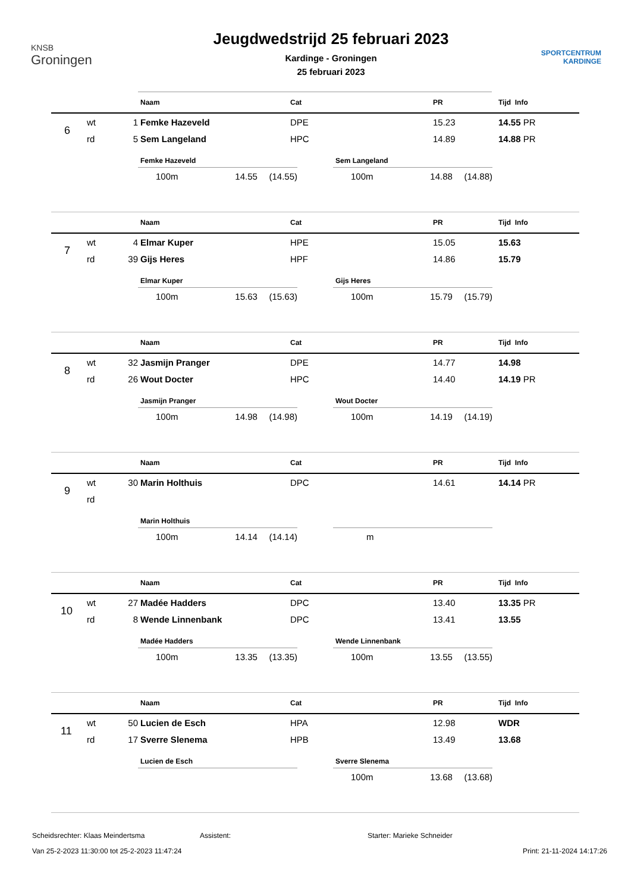KNSB
Groningen
Jeugdwedstrijd 25 februari 2023
Kardinge - Groningen
25 februari 2023
SPORTCENTRUM
KARDINGE
| | | | Naam | Cat | PR | | Tijd Info |
| --- | --- | --- | --- | --- | --- | --- | --- |
| 6 | wt | 1 | Femke Hazeveld | DPE | 15.23 | | 14.55 PR |
| | rd | 5 | Sem Langeland | HPC | 14.89 | | 14.88 PR |
Femke Hazeveld
100m 14.55 (14.55)
Sem Langeland
100m 14.88 (14.88)
| | | | Naam | Cat | PR | | Tijd Info |
| --- | --- | --- | --- | --- | --- | --- | --- |
| 7 | wt | 4 | Elmar Kuper | HPE | 15.05 | | 15.63 |
| | rd | 39 | Gijs Heres | HPF | 14.86 | | 15.79 |
Elmar Kuper
100m 15.63 (15.63)
Gijs Heres
100m 15.79 (15.79)
| | | | Naam | Cat | PR | | Tijd Info |
| --- | --- | --- | --- | --- | --- | --- | --- |
| 8 | wt | 32 | Jasmijn Pranger | DPE | 14.77 | | 14.98 |
| | rd | 26 | Wout Docter | HPC | 14.40 | | 14.19 PR |
Jasmijn Pranger
100m 14.98 (14.98)
Wout Docter
100m 14.19 (14.19)
| | | | Naam | Cat | PR | | Tijd Info |
| --- | --- | --- | --- | --- | --- | --- | --- |
| 9 | wt | 30 | Marin Holthuis | DPC | 14.61 | | 14.14 PR |
| | rd | | | | | | |
Marin Holthuis
100m 14.14 (14.14)
m
| | | | Naam | Cat | PR | | Tijd Info |
| --- | --- | --- | --- | --- | --- | --- | --- |
| 10 | wt | 27 | Madée Hadders | DPC | 13.40 | | 13.35 PR |
| | rd | 8 | Wende Linnenbank | DPC | 13.41 | | 13.55 |
Madée Hadders
100m 13.35 (13.35)
Wende Linnenbank
100m 13.55 (13.55)
| | | | Naam | Cat | PR | | Tijd Info |
| --- | --- | --- | --- | --- | --- | --- | --- |
| 11 | wt | 50 | Lucien de Esch | HPA | 12.98 | | WDR |
| | rd | 17 | Sverre Slenema | HPB | 13.49 | | 13.68 |
Lucien de Esch Sverre Slenema
100m 13.68 (13.68)
Scheidsrechter: Klaas Meindertsma Assistent: Starter: Marieke Schneider
Van 25-2-2023 11:30:00 tot 25-2-2023 11:47:24 Print: 21-11-2024 14:17:26